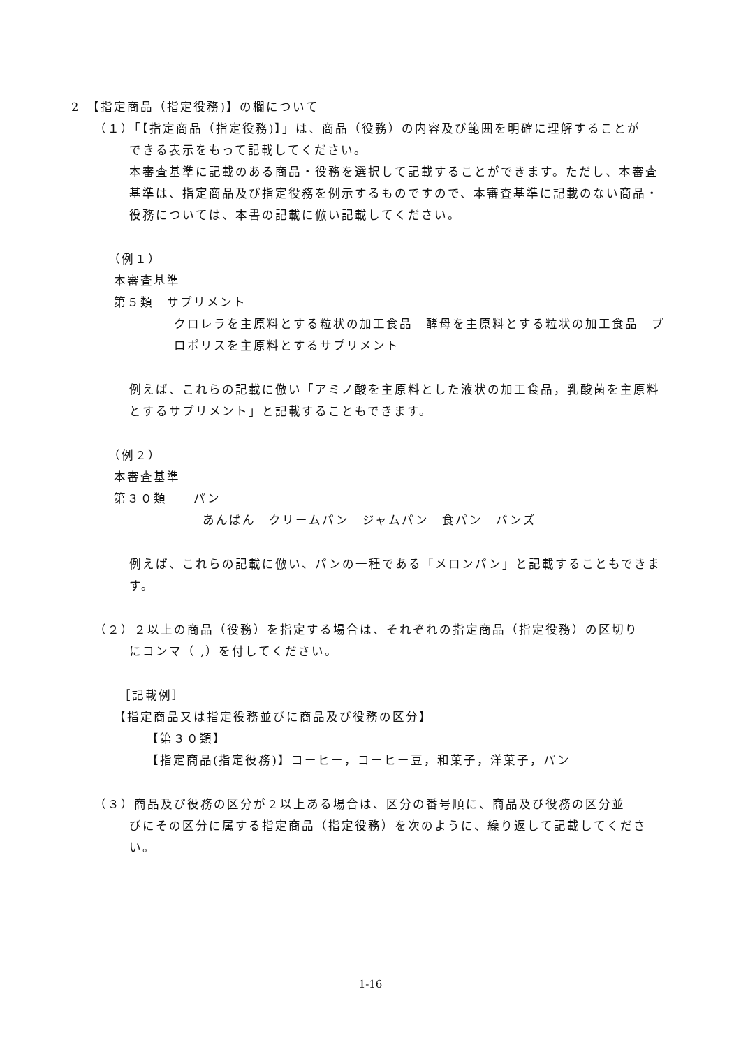2　【指定商品（指定役務)】の欄について
（１）「【指定商品（指定役務)】」は、商品（役務）の内容及び範囲を明確に理解することが
できる表示をもって記載してください。
本審査基準に記載のある商品・役務を選択して記載することができます。ただし、本審査基準は、指定商品及び指定役務を例示するものですので、本審査基準に記載のない商品・役務については、本書の記載に倣い記載してください。
（例１）
本審査基準
第５類　サプリメント
クロレラを主原料とする粒状の加工食品　酵母を主原料とする粒状の加工食品　プロポリスを主原料とするサプリメント
例えば、これらの記載に倣い「アミノ酸を主原料とした液状の加工食品，乳酸菌を主原料とするサプリメント」と記載することもできます。
（例２）
本審査基準
第３０類　　パン
あんぱん　クリームパン　ジャムパン　食パン　バンズ
例えば、これらの記載に倣い、パンの一種である「メロンパン」と記載することもできます。
（２）２以上の商品（役務）を指定する場合は、それぞれの指定商品（指定役務）の区切り
にコンマ（ ,）を付してください。
［記載例］
【指定商品又は指定役務並びに商品及び役務の区分】
【第３０類】
【指定商品(指定役務)】コーヒー，コーヒー豆，和菓子，洋菓子，パン
（３）商品及び役務の区分が２以上ある場合は、区分の番号順に、商品及び役務の区分並
びにその区分に属する指定商品（指定役務）を次のように、繰り返して記載してください。
1-16